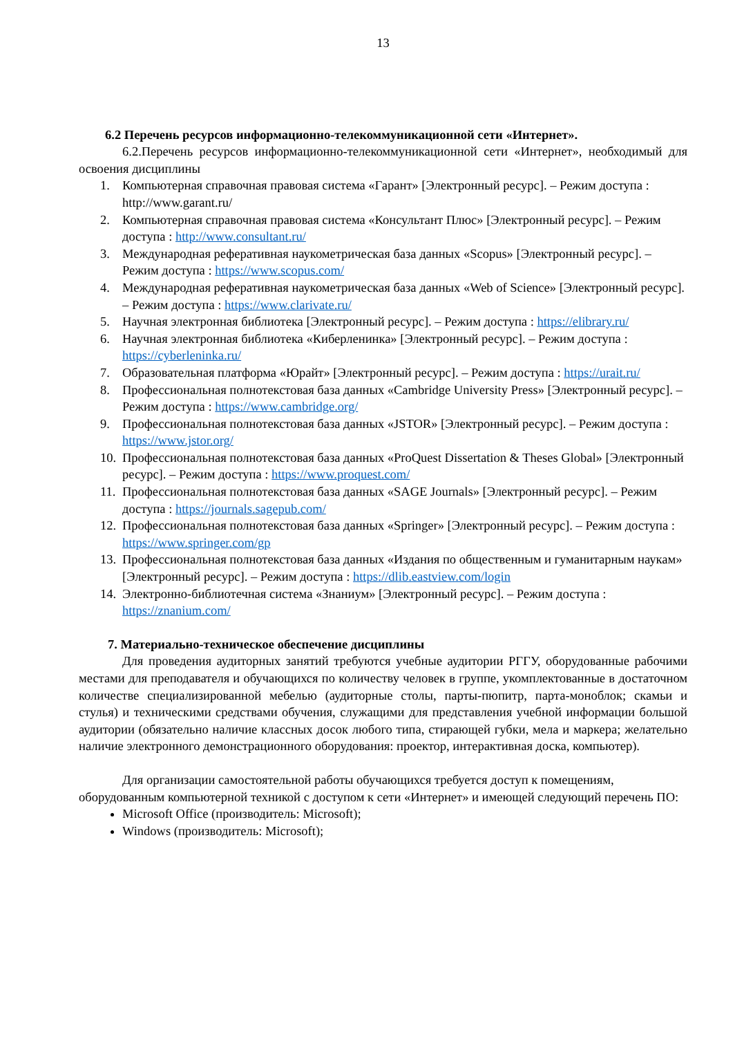13
6.2 Перечень ресурсов информационно-телекоммуникационной сети «Интернет».
6.2.Перечень ресурсов информационно-телекоммуникационной сети «Интернет», необходимый для освоения дисциплины
1. Компьютерная справочная правовая система «Гарант» [Электронный ресурс]. – Режим доступа : http://www.garant.ru/
2. Компьютерная справочная правовая система «Консультант Плюс» [Электронный ресурс]. – Режим доступа : http://www.consultant.ru/
3. Международная реферативная наукометрическая база данных «Scopus» [Электронный ресурс]. – Режим доступа : https://www.scopus.com/
4. Международная реферативная наукометрическая база данных «Web of Science» [Электронный ресурс]. – Режим доступа : https://www.clarivate.ru/
5. Научная электронная библиотека [Электронный ресурс]. – Режим доступа : https://elibrary.ru/
6. Научная электронная библиотека «Киберленинка» [Электронный ресурс]. – Режим доступа : https://cyberleninka.ru/
7. Образовательная платформа «Юрайт» [Электронный ресурс]. – Режим доступа : https://urait.ru/
8. Профессиональная полнотекстовая база данных «Cambridge University Press» [Электронный ресурс]. – Режим доступа : https://www.cambridge.org/
9. Профессиональная полнотекстовая база данных «JSTOR» [Электронный ресурс]. – Режим доступа : https://www.jstor.org/
10. Профессиональная полнотекстовая база данных «ProQuest Dissertation & Theses Global» [Электронный ресурс]. – Режим доступа : https://www.proquest.com/
11. Профессиональная полнотекстовая база данных «SAGE Journals» [Электронный ресурс]. – Режим доступа : https://journals.sagepub.com/
12. Профессиональная полнотекстовая база данных «Springer» [Электронный ресурс]. – Режим доступа : https://www.springer.com/gp
13. Профессиональная полнотекстовая база данных «Издания по общественным и гуманитарным наукам» [Электронный ресурс]. – Режим доступа : https://dlib.eastview.com/login
14. Электронно-библиотечная система «Знаниум» [Электронный ресурс]. – Режим доступа : https://znanium.com/
7. Материально-техническое обеспечение дисциплины
Для проведения аудиторных занятий требуются учебные аудитории РГГУ, оборудованные рабочими местами для преподавателя и обучающихся по количеству человек в группе, укомплектованные в достаточном количестве специализированной мебелью (аудиторные столы, парты-пюпитр, парта-моноблок; скамьи и стулья) и техническими средствами обучения, служащими для представления учебной информации большой аудитории (обязательно наличие классных досок любого типа, стирающей губки, мела и маркера; желательно наличие электронного демонстрационного оборудования: проектор, интерактивная доска, компьютер).
Для организации самостоятельной работы обучающихся требуется доступ к помещениям, оборудованным компьютерной техникой с доступом к сети «Интернет» и имеющей следующий перечень ПО:
Microsoft Office (производитель: Microsoft);
Windows (производитель: Microsoft);